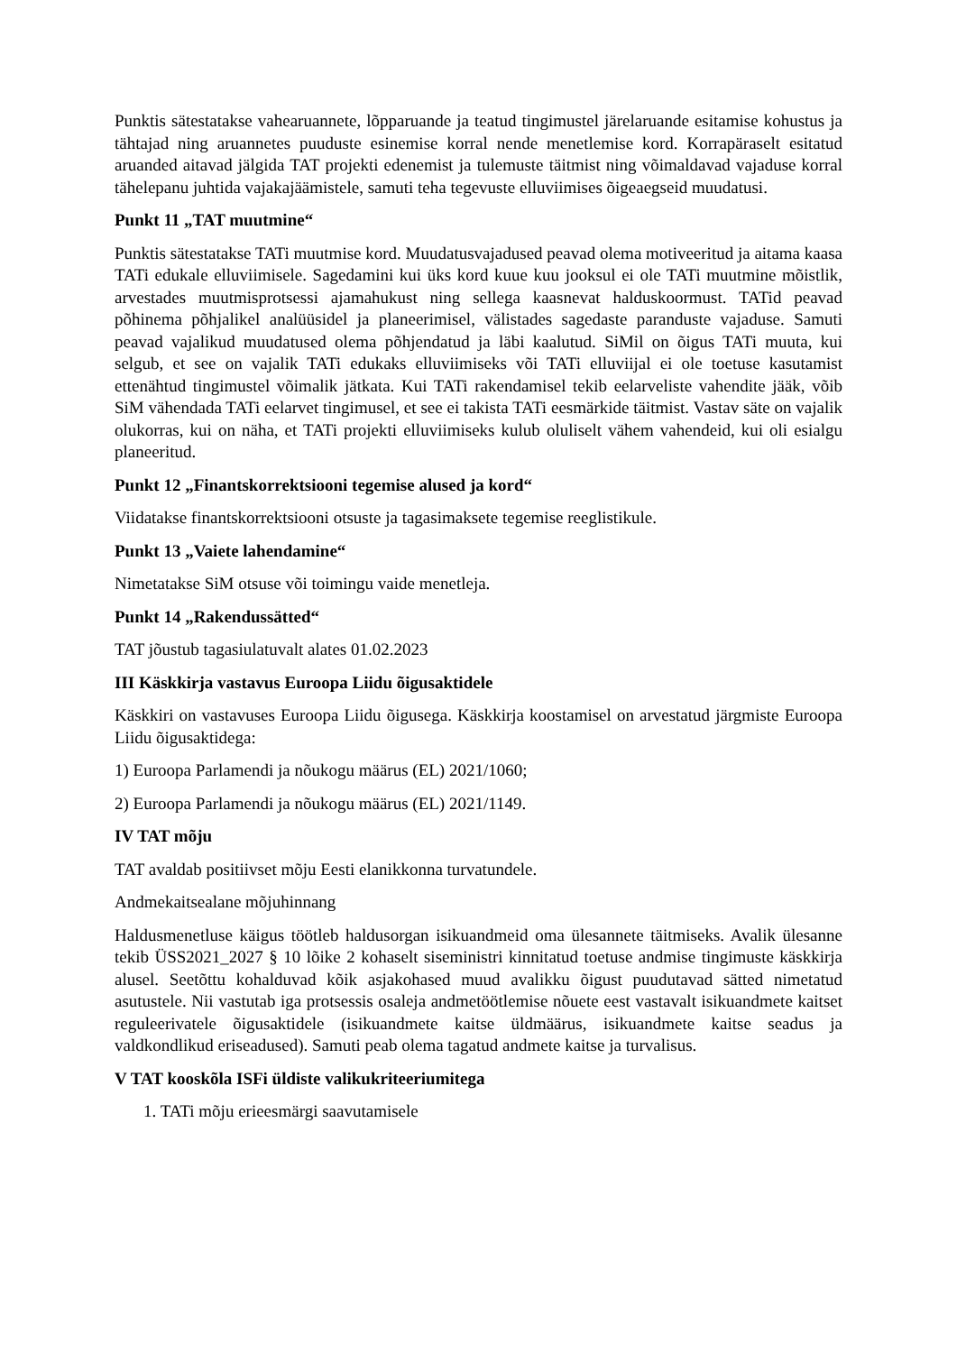Punktis sätestatakse vahearuannete, lõpparuande ja teatud tingimustel järelaruande esitamise kohustus ja tähtajad ning aruannetes puuduste esinemise korral nende menetlemise kord. Korrapäraselt esitatud aruanded aitavad jälgida TAT projekti edenemist ja tulemuste täitmist ning võimaldavad vajaduse korral tähelepanu juhtida vajakajäämistele, samuti teha tegevuste elluviimises õigeaegseid muudatusi.
Punkt 11 „TAT muutmine“
Punktis sätestatakse TATi muutmise kord. Muudatusvajadused peavad olema motiveeritud ja aitama kaasa TATi edukale elluviimisele. Sagedamini kui üks kord kuue kuu jooksul ei ole TATi muutmine mõistlik, arvestades muutmisprotsessi ajamahukust ning sellega kaasnevat halduskoormust. TATid peavad põhinema põhjalikel analüüsidel ja planeerimisel, välistades sagedaste paranduste vajaduse. Samuti peavad vajalikud muudatused olema põhjendatud ja läbi kaalutud. SiMil on õigus TATi muuta, kui selgub, et see on vajalik TATi edukaks elluviimiseks või TATi elluviijal ei ole toetuse kasutamist ettenähtud tingimustel võimalik jätkata. Kui TATi rakendamisel tekib eelarveliste vahendite jääk, võib SiM vähendada TATi eelarvet tingimusel, et see ei takista TATi eesmärkide täitmist. Vastav säte on vajalik olukorras, kui on näha, et TATi projekti elluviimiseks kulub oluliselt vähem vahendeid, kui oli esialgu planeeritud.
Punkt 12 „Finantskorrektsiooni tegemise alused ja kord“
Viidatakse finantskorrektsiooni otsuste ja tagasimaksete tegemise reeglistikule.
Punkt 13 „Vaiete lahendamine“
Nimetatakse SiM otsuse või toimingu vaide menetleja.
Punkt 14 „Rakendussätted“
TAT jõustub tagasiulatuvalt alates 01.02.2023
III Käskkirja vastavus Euroopa Liidu õigusaktidele
Käskkiri on vastavuses Euroopa Liidu õigusega. Käskkirja koostamisel on arvestatud järgmiste Euroopa Liidu õigusaktidega:
1) Euroopa Parlamendi ja nõukogu määrus (EL) 2021/1060;
2) Euroopa Parlamendi ja nõukogu määrus (EL) 2021/1149.
IV TAT mõju
TAT avaldab positiivset mõju Eesti elanikkonna turvatundele.
Andmekaitsealane mõjuhinnang
Haldusmenetluse käigus töötleb haldusorgan isikuandmeid oma ülesannete täitmiseks. Avalik ülesanne tekib ÜSS2021_2027 § 10 lõike 2 kohaselt siseministri kinnitatud toetuse andmise tingimuste käskkirja alusel. Seetõttu kohalduvad kõik asjakohased muud avalikku õigust puudutavad sätted nimetatud asutustele. Nii vastutab iga protsessis osaleja andmetöötlemise nõuete eest vastavalt isikuandmete kaitset reguleerivatele õigusaktidele (isikuandmete kaitse üldmäärus, isikuandmete kaitse seadus ja valdkondlikud eriseadused). Samuti peab olema tagatud andmete kaitse ja turvalisus.
V TAT kooskõla ISFi üldiste valikukriteeriumitega
1. TATi mõju erieesmärgi saavutamisele